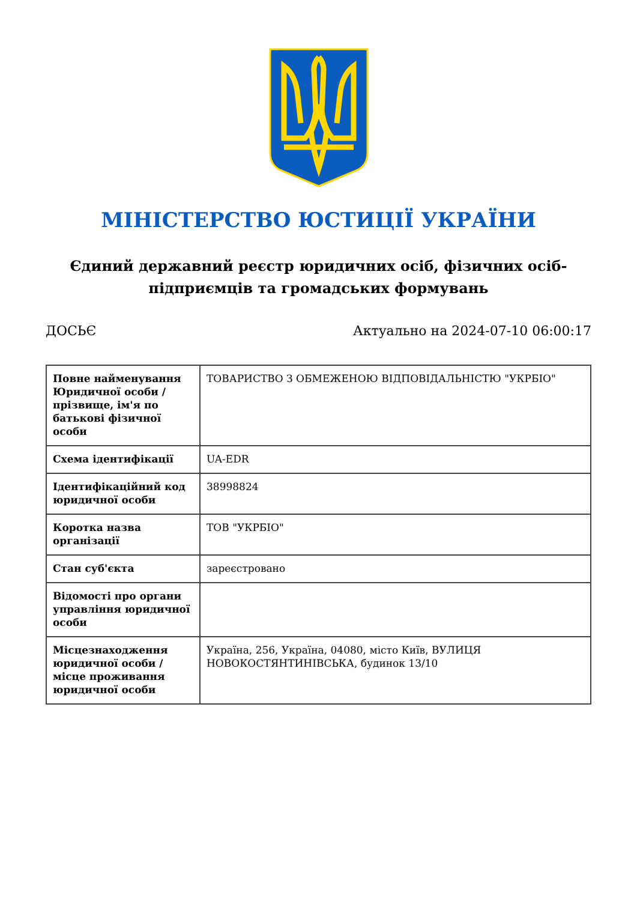МІНІСТЕРСТВО ЮСТИЦІЇ УКРАЇНИ
Єдиний державний реєстр юридичних осіб, фізичних осіб-підприємців та громадських формувань
ДОСЬЄ Актуально на 2024-07-10 06:00:17
| Повне найменування Юридичної особи / прізвище, ім'я по батькові фізичної особи | ТОВАРИСТВО З ОБМЕЖЕНОЮ ВІДПОВІДАЛЬНІСТЮ "УКРБІО" |
| Схема ідентифікації | UA-EDR |
| Ідентифікаційний код юридичної особи | 38998824 |
| Коротка назва організації | ТОВ "УКРБІО" |
| Стан суб'єкта | зареєстровано |
| Відомості про органи управління юридичної особи | |
| Місцезнаходження юридичної особи / місце проживання юридичної особи | Україна, 256, Україна, 04080, місто Київ, ВУЛИЦЯ НОВОКОСТЯНТИНІВСЬКА, будинок 13/10 |